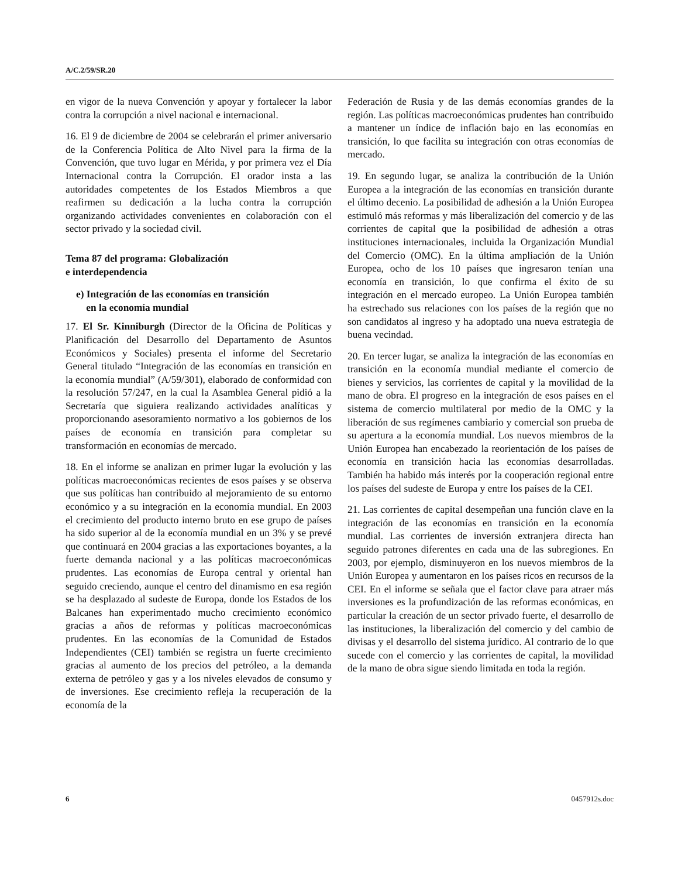A/C.2/59/SR.20
en vigor de la nueva Convención y apoyar y fortalecer la labor contra la corrupción a nivel nacional e internacional.
16. El 9 de diciembre de 2004 se celebrarán el primer aniversario de la Conferencia Política de Alto Nivel para la firma de la Convención, que tuvo lugar en Mérida, y por primera vez el Día Internacional contra la Corrupción. El orador insta a las autoridades competentes de los Estados Miembros a que reafirmen su dedicación a la lucha contra la corrupción organizando actividades convenientes en colaboración con el sector privado y la sociedad civil.
Tema 87 del programa: Globalización
e interdependencia
e) Integración de las economías en transición
en la economía mundial
17. El Sr. Kinniburgh (Director de la Oficina de Políticas y Planificación del Desarrollo del Departamento de Asuntos Económicos y Sociales) presenta el informe del Secretario General titulado “Integración de las economías en transición en la economía mundial” (A/59/301), elaborado de conformidad con la resolución 57/247, en la cual la Asamblea General pidió a la Secretaría que siguiera realizando actividades analíticas y proporcionando asesoramiento normativo a los gobiernos de los países de economía en transición para completar su transformación en economías de mercado.
18. En el informe se analizan en primer lugar la evolución y las políticas macroeconómicas recientes de esos países y se observa que sus políticas han contribuido al mejoramiento de su entorno económico y a su integración en la economía mundial. En 2003 el crecimiento del producto interno bruto en ese grupo de países ha sido superior al de la economía mundial en un 3% y se prevé que continuará en 2004 gracias a las exportaciones boyantes, a la fuerte demanda nacional y a las políticas macroeconómicas prudentes. Las economías de Europa central y oriental han seguido creciendo, aunque el centro del dinamismo en esa región se ha desplazado al sudeste de Europa, donde los Estados de los Balcanes han experimentado mucho crecimiento económico gracias a años de reformas y políticas macroeconómicas prudentes. En las economías de la Comunidad de Estados Independientes (CEI) también se registra un fuerte crecimiento gracias al aumento de los precios del petróleo, a la demanda externa de petróleo y gas y a los niveles elevados de consumo y de inversiones. Ese crecimiento refleja la recuperación de la economía de la
Federación de Rusia y de las demás economías grandes de la región. Las políticas macroeconómicas prudentes han contribuido a mantener un índice de inflación bajo en las economías en transición, lo que facilita su integración con otras economías de mercado.
19. En segundo lugar, se analiza la contribución de la Unión Europea a la integración de las economías en transición durante el último decenio. La posibilidad de adhesión a la Unión Europea estimuló más reformas y más liberalización del comercio y de las corrientes de capital que la posibilidad de adhesión a otras instituciones internacionales, incluida la Organización Mundial del Comercio (OMC). En la última ampliación de la Unión Europea, ocho de los 10 países que ingresaron tenían una economía en transición, lo que confirma el éxito de su integración en el mercado europeo. La Unión Europea también ha estrechado sus relaciones con los países de la región que no son candidatos al ingreso y ha adoptado una nueva estrategia de buena vecindad.
20. En tercer lugar, se analiza la integración de las economías en transición en la economía mundial mediante el comercio de bienes y servicios, las corrientes de capital y la movilidad de la mano de obra. El progreso en la integración de esos países en el sistema de comercio multilateral por medio de la OMC y la liberación de sus regímenes cambiario y comercial son prueba de su apertura a la economía mundial. Los nuevos miembros de la Unión Europea han encabezado la reorientación de los países de economía en transición hacia las economías desarrolladas. También ha habido más interés por la cooperación regional entre los países del sudeste de Europa y entre los países de la CEI.
21. Las corrientes de capital desempeñan una función clave en la integración de las economías en transición en la economía mundial. Las corrientes de inversión extranjera directa han seguido patrones diferentes en cada una de las subregiones. En 2003, por ejemplo, disminuyeron en los nuevos miembros de la Unión Europea y aumentaron en los países ricos en recursos de la CEI. En el informe se señala que el factor clave para atraer más inversiones es la profundización de las reformas económicas, en particular la creación de un sector privado fuerte, el desarrollo de las instituciones, la liberalización del comercio y del cambio de divisas y el desarrollo del sistema jurídico. Al contrario de lo que sucede con el comercio y las corrientes de capital, la movilidad de la mano de obra sigue siendo limitada en toda la región.
6 0457912s.doc